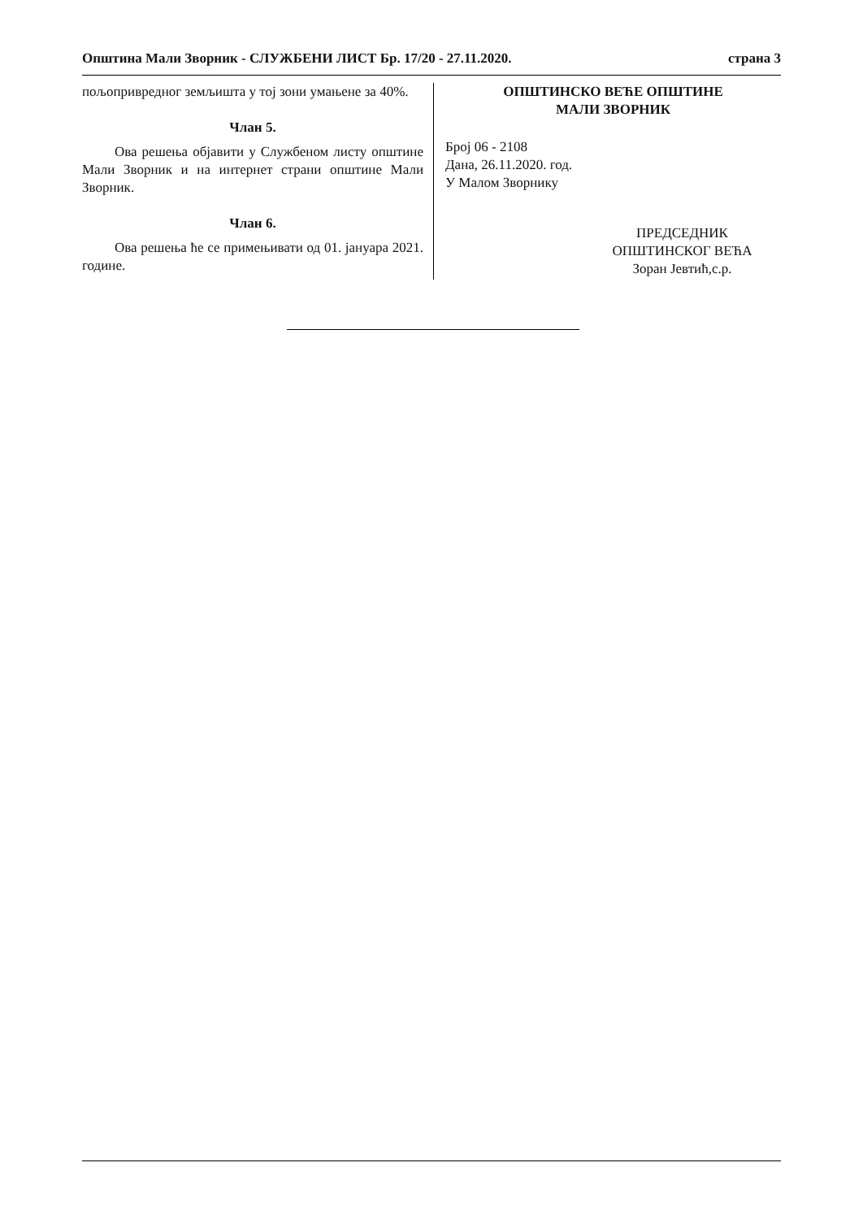Општина Мали Зворник - СЛУЖБЕНИ ЛИСТ Бр. 17/20 - 27.11.2020. страна 3
пољопривредног земљишта у тој зони умањене за 40%.
Члан 5.
Ова решења објавити у Службеном листу општине Мали Зворник и на интернет страни општине Мали Зворник.
Члан 6.
Ова решења ће се примењивати од 01. јануара 2021. године.
ОПШТИНСКО ВЕЋЕ ОПШТИНЕ
МАЛИ ЗВОРНИК
Број 06 - 2108
Дана, 26.11.2020. год.
У Малом Зворнику
ПРЕДСЕДНИК
ОПШТИНСКОГ ВЕЋА
Зоран Јевтић,с.р.